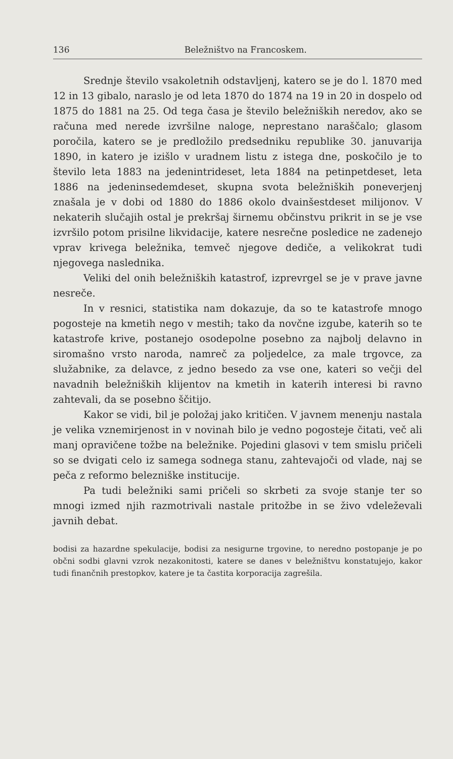136 Beležništvo na Francoskem.
Srednje število vsakoletnih odstavljenj, katero se je do l. 1870 med 12 in 13 gibalo, naraslo je od leta 1870 do 1874 na 19 in 20 in dospelo od 1875 do 1881 na 25. Od tega časa je število beležniških neredov, ako se računa med nerede izvršilne naloge, neprestano naraščalo; glasom poročila, katero se je predložilo predsedniku republike 30. januvarija 1890, in katero je izišlo v uradnem listu z istega dne, poskočilo je to število leta 1883 na jedenintrideset, leta 1884 na petinpetdeset, leta 1886 na jedeninsedemdeset, skupna svota beležniških poneverjenj znašala je v dobi od 1880 do 1886 okolo dvainšestdeset milijonov. V nekaterih slučajih ostal je prekršaj širnemu občinstvu prikrit in se je vse izvršilo potom prisilne likvidacije, katere nesrečne posledice ne zadenejo vprav krivega beležnika, temveč njegove dediče, a velikokrat tudi njegovega naslednika.
Veliki del onih beležniških katastrof, izprevrgel se je v prave javne nesreče.
In v resnici, statistika nam dokazuje, da so te katastrofe mnogo pogosteje na kmetih nego v mestih; tako da novčne izgube, katerih so te katastrofe krive, postanejo osodepolne posebno za najbolj delavno in siromašno vrsto naroda, namreč za poljedelce, za male trgovce, za služabnike, za delavce, z jedno besedo za vse one, kateri so večji del navadnih beležniških klijentov na kmetih in katerih interesi bi ravno zahtevali, da se posebno ščitijo.
Kakor se vidi, bil je položaj jako kritičen. V javnem menenju nastala je velika vznemirjenost in v novinah bilo je vedno pogosteje čitati, več ali manj opravičene tožbe na beležnike. Pojedini glasovi v tem smislu pričeli so se dvigati celo iz samega sodnega stanu, zahtevajoči od vlade, naj se peča z reformo belezniške institucije.
Pa tudi beležniki sami pričeli so skrbeti za svoje stanje ter so mnogi izmed njih razmotrivali nastale pritožbe in se živo vdeleževali javnih debat.
bodisi za hazardne spekulacije, bodisi za nesigurne trgovine, to neredno postopanje je po občni sodbi glavni vzrok nezakonitosti, katere se danes v beležništvu konstatujejo, kakor tudi finančnih prestopkov, katere je ta častita korporacija zagrešila.